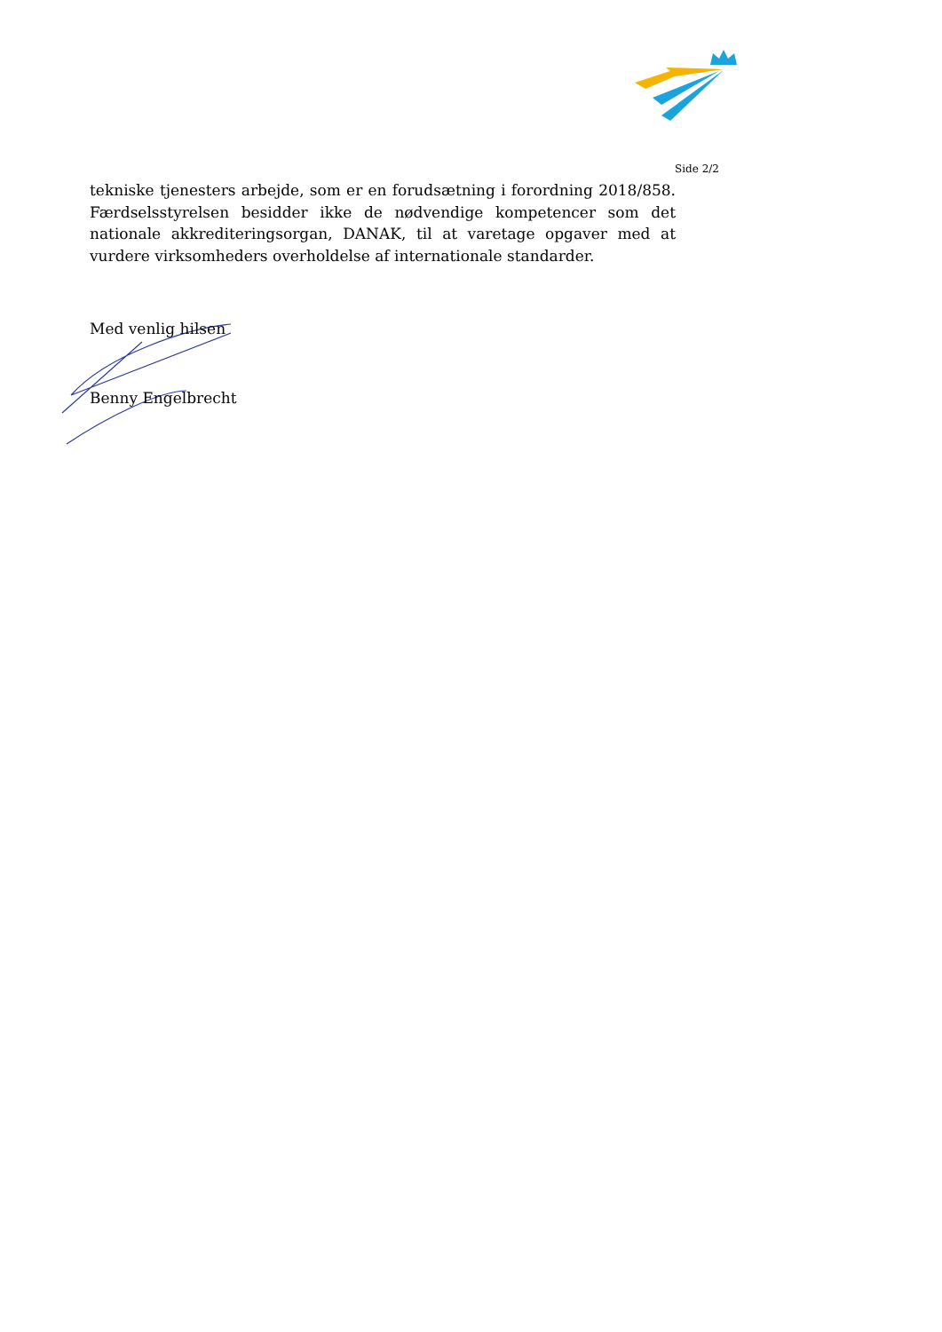Side 2/2
tekniske tjenesters arbejde, som er en forudsætning i forordning 2018/858. Færdselsstyrelsen besidder ikke de nødvendige kompetencer som det nationale akkrediteringsorgan, DANAK, til at varetage opgaver med at vurdere virksomheders overholdelse af internationale standarder.
Med venlig hilsen
Benny Engelbrecht